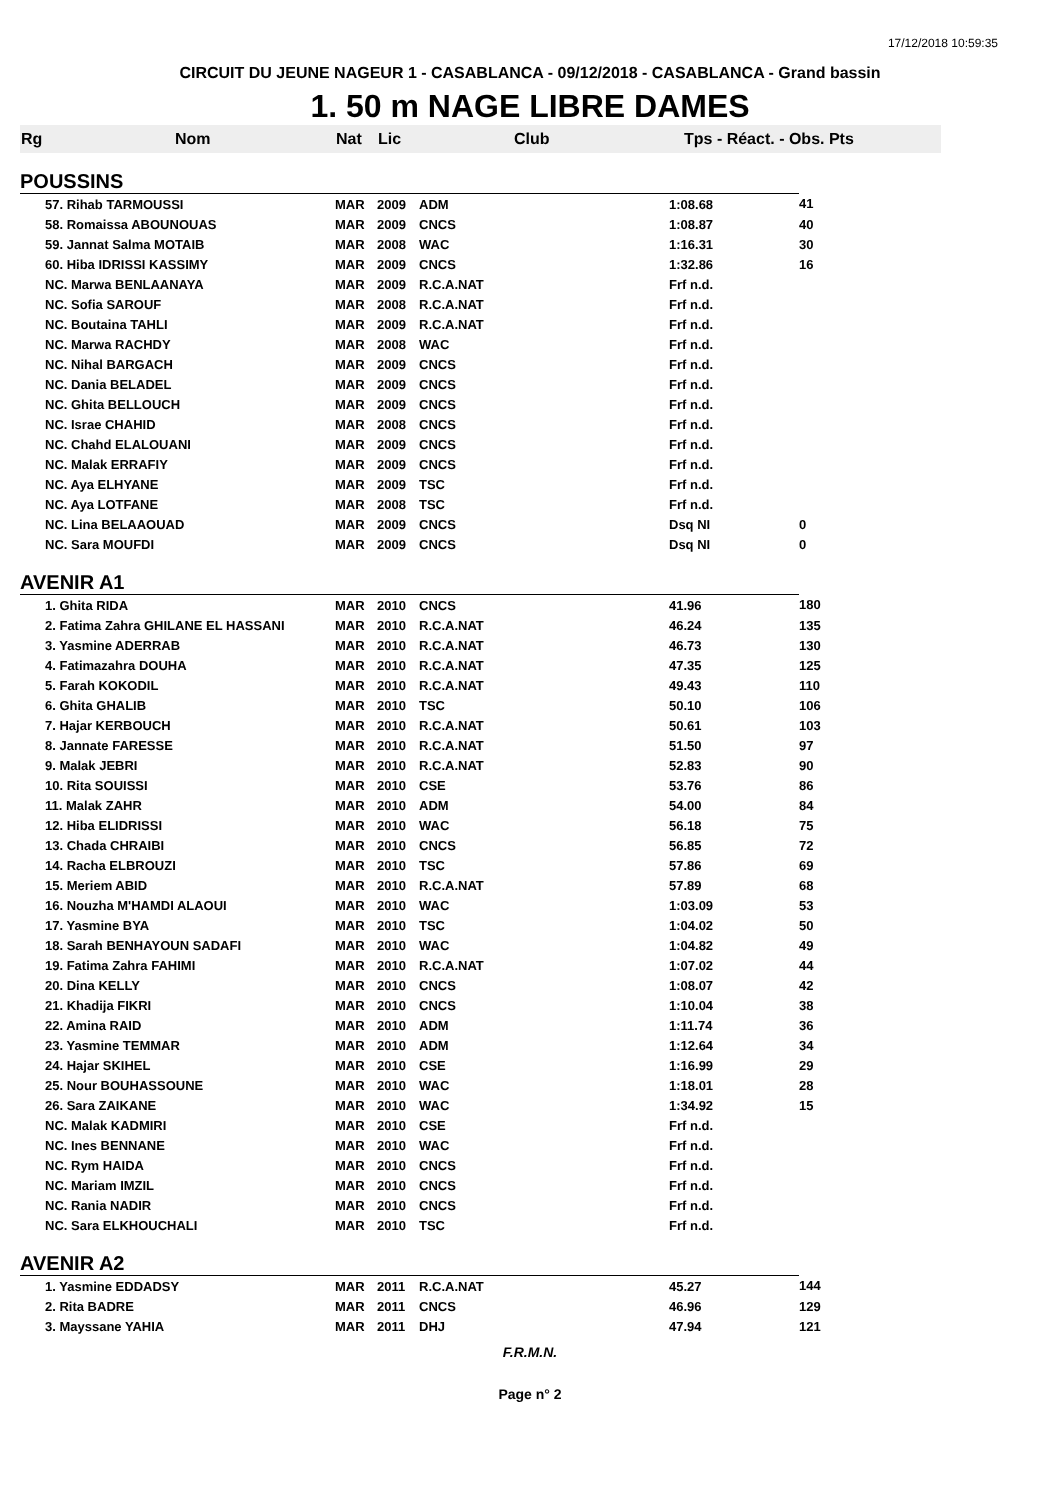17/12/2018 10:59:35
CIRCUIT DU JEUNE NAGEUR 1 - CASABLANCA - 09/12/2018 - CASABLANCA - Grand bassin
1. 50 m NAGE LIBRE DAMES
| Rg | Nom | Nat | Lic | Club | Tps - Réact. - Obs. Pts | |
| --- | --- | --- | --- | --- | --- | --- |
| POUSSINS | | | | | | |
| | 57. Rihab TARMOUSSI | MAR | 2009 | ADM | 1:08.68 | 41 |
| | 58. Romaissa ABOUNOUAS | MAR | 2009 | CNCS | 1:08.87 | 40 |
| | 59. Jannat Salma MOTAIB | MAR | 2008 | WAC | 1:16.31 | 30 |
| | 60. Hiba IDRISSI KASSIMY | MAR | 2009 | CNCS | 1:32.86 | 16 |
| | NC. Marwa BENLAANAYA | MAR | 2009 | R.C.A.NAT | Frf n.d. | |
| | NC. Sofia SAROUF | MAR | 2008 | R.C.A.NAT | Frf n.d. | |
| | NC. Boutaina TAHLI | MAR | 2009 | R.C.A.NAT | Frf n.d. | |
| | NC. Marwa RACHDY | MAR | 2008 | WAC | Frf n.d. | |
| | NC. Nihal BARGACH | MAR | 2009 | CNCS | Frf n.d. | |
| | NC. Dania BELADEL | MAR | 2009 | CNCS | Frf n.d. | |
| | NC. Ghita BELLOUCH | MAR | 2009 | CNCS | Frf n.d. | |
| | NC. Israe CHAHID | MAR | 2008 | CNCS | Frf n.d. | |
| | NC. Chahd ELALOUANI | MAR | 2009 | CNCS | Frf n.d. | |
| | NC. Malak ERRAFIY | MAR | 2009 | CNCS | Frf n.d. | |
| | NC. Aya ELHYANE | MAR | 2009 | TSC | Frf n.d. | |
| | NC. Aya LOTFANE | MAR | 2008 | TSC | Frf n.d. | |
| | NC. Lina BELAAOUAD | MAR | 2009 | CNCS | Dsq NI | 0 |
| | NC. Sara MOUFDI | MAR | 2009 | CNCS | Dsq NI | 0 |
| AVENIR A1 | | | | | | |
| | 1. Ghita RIDA | MAR | 2010 | CNCS | 41.96 | 180 |
| | 2. Fatima Zahra GHILANE EL HASSANI | MAR | 2010 | R.C.A.NAT | 46.24 | 135 |
| | 3. Yasmine ADERRAB | MAR | 2010 | R.C.A.NAT | 46.73 | 130 |
| | 4. Fatimazahra DOUHA | MAR | 2010 | R.C.A.NAT | 47.35 | 125 |
| | 5. Farah KOKODIL | MAR | 2010 | R.C.A.NAT | 49.43 | 110 |
| | 6. Ghita GHALIB | MAR | 2010 | TSC | 50.10 | 106 |
| | 7. Hajar KERBOUCH | MAR | 2010 | R.C.A.NAT | 50.61 | 103 |
| | 8. Jannate FARESSE | MAR | 2010 | R.C.A.NAT | 51.50 | 97 |
| | 9. Malak JEBRI | MAR | 2010 | R.C.A.NAT | 52.83 | 90 |
| | 10. Rita SOUISSI | MAR | 2010 | CSE | 53.76 | 86 |
| | 11. Malak ZAHR | MAR | 2010 | ADM | 54.00 | 84 |
| | 12. Hiba ELIDRISSI | MAR | 2010 | WAC | 56.18 | 75 |
| | 13. Chada CHRAIBI | MAR | 2010 | CNCS | 56.85 | 72 |
| | 14. Racha ELBROUZI | MAR | 2010 | TSC | 57.86 | 69 |
| | 15. Meriem ABID | MAR | 2010 | R.C.A.NAT | 57.89 | 68 |
| | 16. Nouzha M'HAMDI ALAOUI | MAR | 2010 | WAC | 1:03.09 | 53 |
| | 17. Yasmine BYA | MAR | 2010 | TSC | 1:04.02 | 50 |
| | 18. Sarah BENHAYOUN SADAFI | MAR | 2010 | WAC | 1:04.82 | 49 |
| | 19. Fatima Zahra FAHIMI | MAR | 2010 | R.C.A.NAT | 1:07.02 | 44 |
| | 20. Dina KELLY | MAR | 2010 | CNCS | 1:08.07 | 42 |
| | 21. Khadija FIKRI | MAR | 2010 | CNCS | 1:10.04 | 38 |
| | 22. Amina RAID | MAR | 2010 | ADM | 1:11.74 | 36 |
| | 23. Yasmine TEMMAR | MAR | 2010 | ADM | 1:12.64 | 34 |
| | 24. Hajar SKIHEL | MAR | 2010 | CSE | 1:16.99 | 29 |
| | 25. Nour BOUHASSOUNE | MAR | 2010 | WAC | 1:18.01 | 28 |
| | 26. Sara ZAIKANE | MAR | 2010 | WAC | 1:34.92 | 15 |
| | NC. Malak KADMIRI | MAR | 2010 | CSE | Frf n.d. | |
| | NC. Ines BENNANE | MAR | 2010 | WAC | Frf n.d. | |
| | NC. Rym HAIDA | MAR | 2010 | CNCS | Frf n.d. | |
| | NC. Mariam IMZIL | MAR | 2010 | CNCS | Frf n.d. | |
| | NC. Rania NADIR | MAR | 2010 | CNCS | Frf n.d. | |
| | NC. Sara ELKHOUCHALI | MAR | 2010 | TSC | Frf n.d. | |
| AVENIR A2 | | | | | | |
| | 1. Yasmine EDDADSY | MAR | 2011 | R.C.A.NAT | 45.27 | 144 |
| | 2. Rita BADRE | MAR | 2011 | CNCS | 46.96 | 129 |
| | 3. Mayssane YAHIA | MAR | 2011 | DHJ | 47.94 | 121 |
F.R.M.N.
Page n° 2